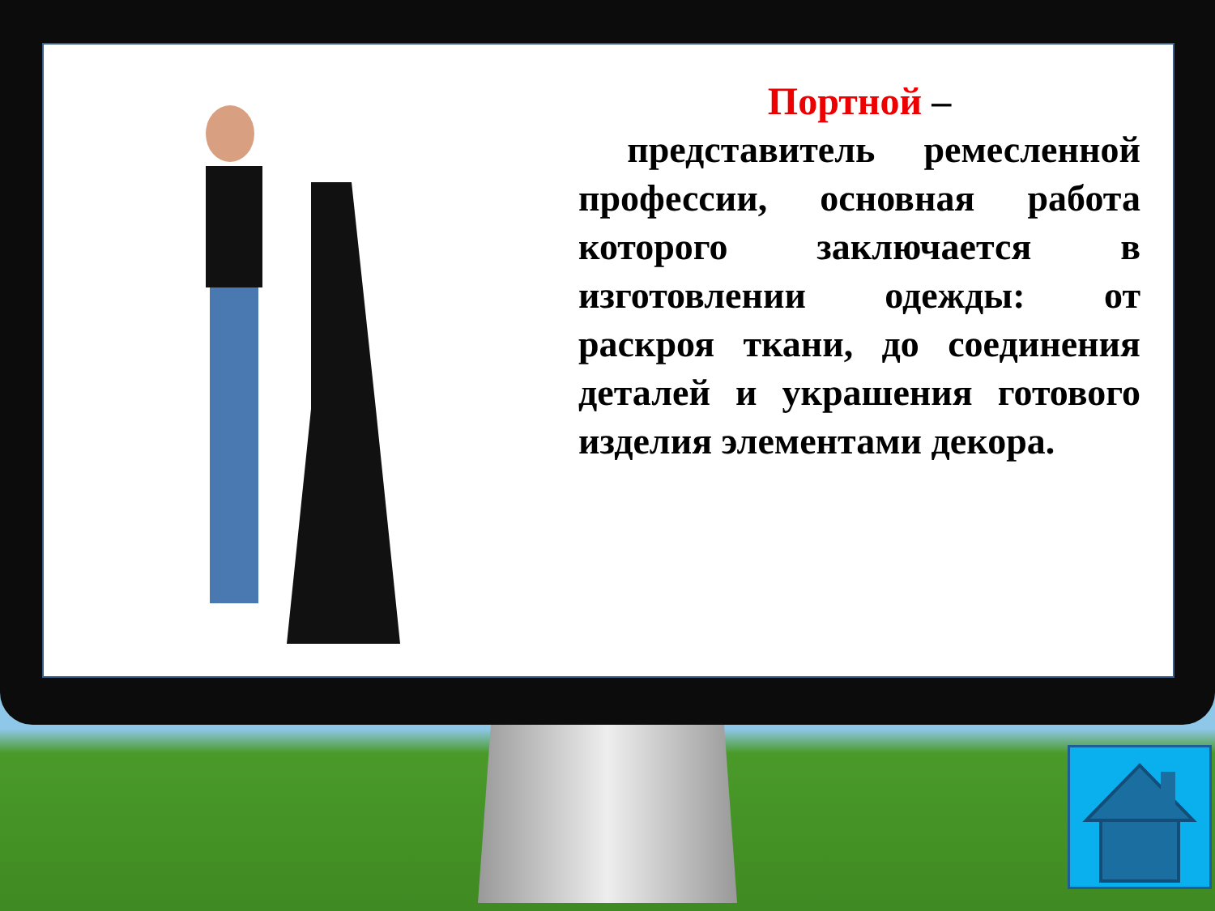Портной –
представитель ремесленной профессии, основная работа которого заключается в изготовлении одежды: от раскроя ткани, до соединения деталей и украшения готового изделия элементами декора.